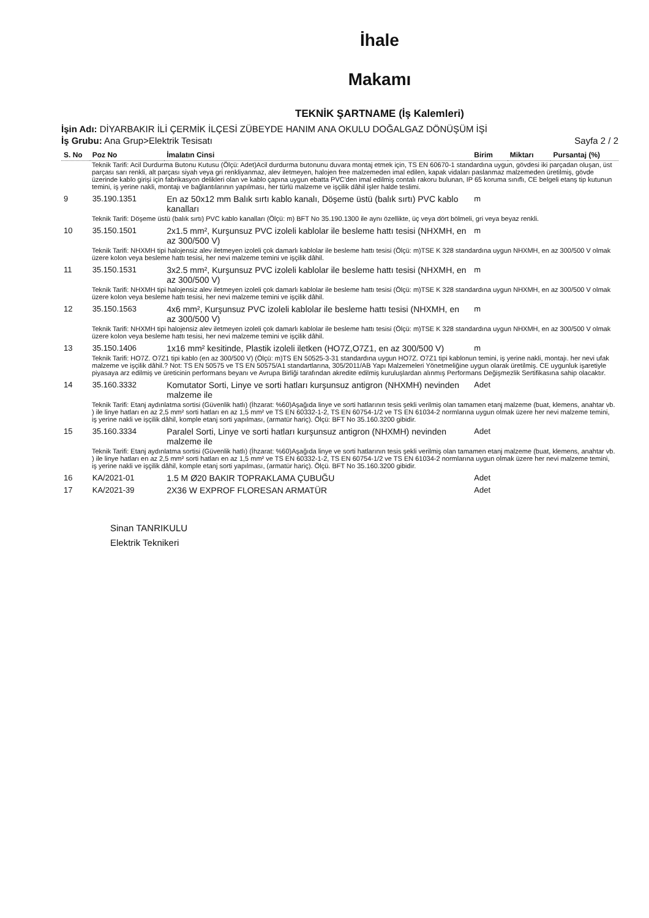İhale
Makamı
TEKNİK ŞARTNAME (İş Kalemleri)
İşin Adı: DİYARBAKIR İLİ ÇERMİK İLÇESİ ZÜBEYDE HANIM ANA OKULU DOĞALGAZ DÖNÜŞÜM İŞİ
İş Grubu: Ana Grup>Elektrik Tesisatı Sayfa 2 / 2
| S. No | Poz No | İmalatın Cinsi | Birim | Miktarı | Pursantaj (%) |
| --- | --- | --- | --- | --- | --- |
| Teknik Tarifi: Acil Durdurma Butonu Kutusu (Ölçü: Adet)Acil durdurma butonunu duvara montaj etmek için, TS EN 60670-1 standardına uygun, gövdesi iki parçadan oluşan, üst parçası sarı renkli, alt parçası siyah veya gri renkliyanmaz, alev iletmeyen, halojen free malzemeden imal edilen, kapak vidaları paslanmaz malzemeden üretilmiş, gövde üzerinde kablo girişi için fabrikasyon delikleri olan ve kablo çapına uygun ebatta PVC'den imal edilmiş contalı rakoru bulunan, IP 65 koruma sınıflı, CE belgeli etanş tip kutunun temini, iş yerine nakli, montajı ve bağlantılarının yapılması, her türlü malzeme ve işçilik dâhil işler halde teslimi. | | | | | |
| 9 | 35.190.1351 | En az 50x12 mm Balık sırtı kablo kanalı, Döşeme üstü (balık sırtı) PVC kablo kanalları | m | | |
| Teknik Tarifi: Döşeme üstü (balık sırtı) PVC kablo kanalları (Ölçü: m) BFT No 35.190.1300 ile aynı özellikte, üç veya dört bölmeli, gri veya beyaz renkli. | | | | | |
| 10 | 35.150.1501 | 2x1.5 mm², Kurşunsuz PVC izoleli kablolar ile besleme hattı tesisi (NHXMH, en az 300/500 V) | m | | |
| Teknik Tarifi: NHXMH tipi halojensiz alev iletmeyen izoleli çok damarlı kablolar ile besleme hattı tesisi (Ölçü: m)TSE K 328 standardına uygun NHXMH, en az 300/500 V olmak üzere kolon veya besleme hattı tesisi, her nevi malzeme temini ve işçilik dâhil. | | | | | |
| 11 | 35.150.1531 | 3x2.5 mm², Kurşunsuz PVC izoleli kablolar ile besleme hattı tesisi (NHXMH, en az 300/500 V) | m | | |
| Teknik Tarifi: NHXMH tipi halojensiz alev iletmeyen izoleli çok damarlı kablolar ile besleme hattı tesisi (Ölçü: m)TSE K 328 standardına uygun NHXMH, en az 300/500 V olmak üzere kolon veya besleme hattı tesisi, her nevi malzeme temini ve işçilik dâhil. | | | | | |
| 12 | 35.150.1563 | 4x6 mm², Kurşunsuz PVC izoleli kablolar ile besleme hattı tesisi (NHXMH, en az 300/500 V) | m | | |
| Teknik Tarifi: NHXMH tipi halojensiz alev iletmeyen izoleli çok damarlı kablolar ile besleme hattı tesisi (Ölçü: m)TSE K 328 standardına uygun NHXMH, en az 300/500 V olmak üzere kolon veya besleme hattı tesisi, her nevi malzeme temini ve işçilik dâhil. | | | | | |
| 13 | 35.150.1406 | 1x16 mm² kesitinde, Plastik izoleli iletken (HO7Z,O7Z1, en az 300/500 V) | m | | |
| Teknik Tarifi: HO7Z. O7Z1 tipi kablo (en az 300/500 V) (Ölçü: m)TS EN 50525-3-31 standardına uygun HO7Z. O7Z1 tipi kablonun temini, iş yerine nakli, montajı. her nevi ufak malzeme ve işçilik dâhil.? Not: TS EN 50575 ve TS EN 50575/A1 standartlarına, 305/2011/AB Yapı Malzemeleri Yönetmeliğine uygun olarak üretilmiş. CE uygunluk işaretiyle piyasaya arz edilmiş ve üreticinin performans beyanı ve Avrupa Birliği tarafından akredite edilmiş kuruluşlardan alınmış Performans Değişmezlik Sertifikasına sahip olacaktır. | | | | | |
| 14 | 35.160.3332 | Komutator Sorti, Linye ve sorti hatları kurşunsuz antigron (NHXMH) nevinden malzeme ile | Adet | | |
| Teknik Tarifi: Etanj aydınlatma sortisi (Güvenlik hatlı) (İhzarat: %60)Aşağıda linye ve sorti hatlarının tesis şekli verilmiş olan tamamen etanj malzeme (buat, klemens, anahtar vb. ) ile linye hatları en az 2,5 mm² sorti hatları en az 1,5 mm² ve TS EN 60332-1-2, TS EN 60754-1/2 ve TS EN 61034-2 normlarına uygun olmak üzere her nevi malzeme temini, iş yerine nakli ve işçilik dâhil, komple etanj sorti yapılması, (armatür hariç). Ölçü: BFT No 35.160.3200 gibidir. | | | | | |
| 15 | 35.160.3334 | Paralel Sorti, Linye ve sorti hatları kurşunsuz antigron (NHXMH) nevinden malzeme ile | Adet | | |
| Teknik Tarifi: Etanj aydınlatma sortisi (Güvenlik hatlı) (İhzarat: %60)Aşağıda linye ve sorti hatlarının tesis şekli verilmiş olan tamamen etanj malzeme (buat, klemens, anahtar vb. ) ile linye hatları en az 2,5 mm² sorti hatları en az 1,5 mm² ve TS EN 60332-1-2, TS EN 60754-1/2 ve TS EN 61034-2 normlarına uygun olmak üzere her nevi malzeme temini, iş yerine nakli ve işçilik dâhil, komple etanj sorti yapılması, (armatür hariç). Ölçü. BFT No 35.160.3200 gibidir. | | | | | |
| 16 | KA/2021-01 | 1.5 M Ø20 BAKIR TOPRAKLAMA ÇUBUĞU | Adet | | |
| 17 | KA/2021-39 | 2X36 W EXPROF FLORESAN ARMATÜR | Adet | | |
Sinan TANRIKULU
Elektrik Teknikeri